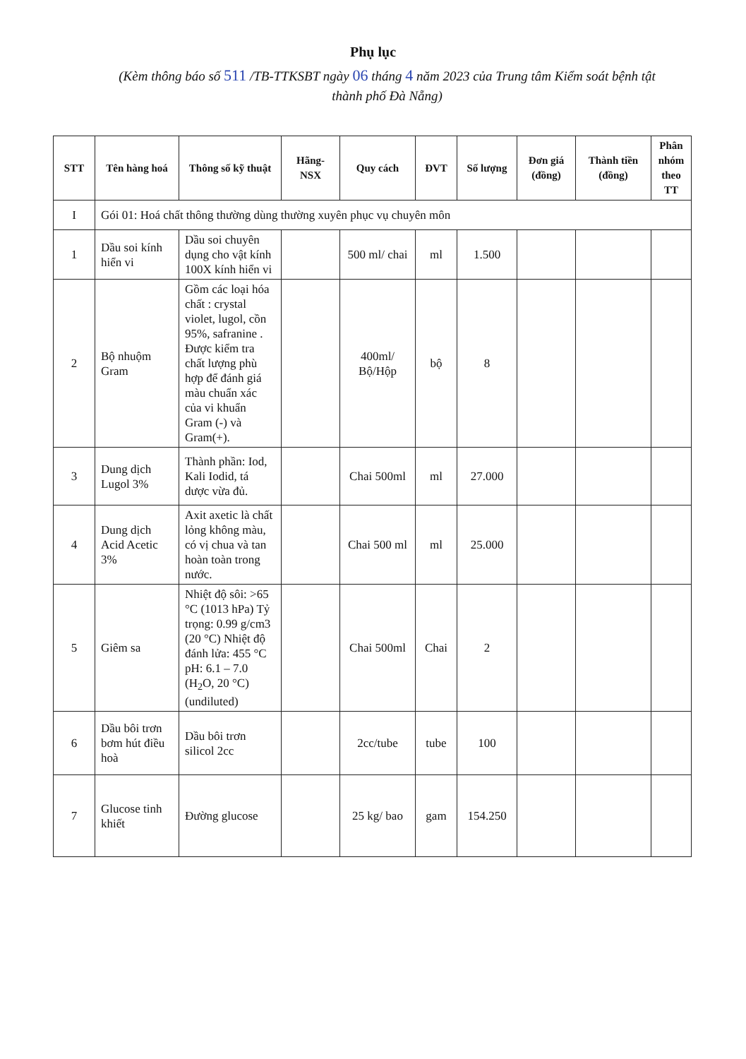Phụ lục
(Kèm thông báo số 511 /TB-TTKSBT ngày 06 tháng 4 năm 2023 của Trung tâm Kiểm soát bệnh tật thành phố Đà Nẵng)
| STT | Tên hàng hoá | Thông số kỹ thuật | Hãng-NSX | Quy cách | ĐVT | Số lượng | Đơn giá (đồng) | Thành tiền (đồng) | Phân nhóm theo TT |
| --- | --- | --- | --- | --- | --- | --- | --- | --- | --- |
| I | Gói 01: Hoá chất thông thường dùng thường xuyên phục vụ chuyên môn | | | | | | | | |
| 1 | Dầu soi kính hiển vi | Dầu soi chuyên dụng cho vật kính 100X kính hiển vi | | 500 ml/ chai | ml | 1.500 | | | |
| 2 | Bộ nhuộm Gram | Gồm các loại hóa chất : crystal violet, lugol, cồn 95%, safranine . Được kiểm tra chất lượng phù hợp để đánh giá màu chuẩn xác của vi khuẩn Gram (-) và Gram(+). | | 400ml/ Bộ/Hộp | bộ | 8 | | | |
| 3 | Dung dịch Lugol 3% | Thành phần: Iod, Kali Iodid, tá dược vừa đủ. | | Chai 500ml | ml | 27.000 | | | |
| 4 | Dung dịch Acid Acetic 3% | Axit axetic là chất lỏng không màu, có vị chua và tan hoàn toàn trong nước. | | Chai 500 ml | ml | 25.000 | | | |
| 5 | Giêm sa | Nhiệt độ sôi: >65 °C (1013 hPa) Tỷ trọng: 0.99 g/cm3 (20 °C) Nhiệt độ đánh lửa: 455 °C pH: 6.1 – 7.0 (H<sub>2</sub>O, 20 °C) (undiluted) | | Chai 500ml | Chai | 2 | | | |
| 6 | Dầu bôi trơn bơm hút điều hoà | Dầu bôi trơn silicol 2cc | | 2cc/tube | tube | 100 | | | |
| 7 | Glucose tinh khiết | Đường glucose | | 25 kg/ bao | gam | 154.250 | | | |